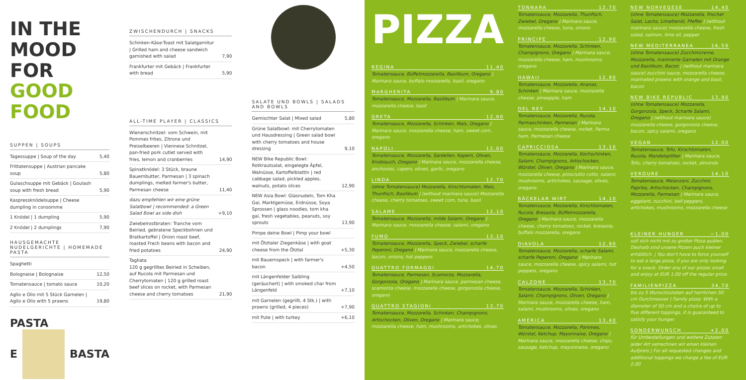IN THE MOOD FOR GOOD FOOD
SUPPEN | SOUPS
| Tagessuppe / Soup of the day | 5,40 |
| Frittatensuppe / Austrian pancake soup | 5,80 |
| Gulaschsuppe mit Gebäck / Goulash soup with fresh bread | 5,90 |
| Kaspressknödelsuppe / Cheese dumpling in consomme | |
| 1 Knödel / 1 dumpling | 5,90 |
| 2 Knödel / 2 dumplings | 7,90 |
HAUSGEMACHTE NUDELGERICHTE | HOMEMADE PASTA
| Spaghetti | |
| Bolognaise / Bolognaise | 12,50 |
| Tomatensauce / tomato sauce | 10,20 |
| Aglio e Olio mit 5 Stück Garnelen / Aglio e Olio with 5 prawns | 19,80 |
PASTA
E BASTA
ZWISCHENDURCH | SNACKS
| Schinken-Käse-Toast mit Salatgarnitur / Grilled ham and cheese sandwich garnished with salad | 7,90 |
| Frankfurter mit Gebäck / Frankfurter with bread | 5,90 |
ALL-TIME PLAYER | CLASSICS
| Wienerschnitzel: vom Schwein, mit Pommes frites, Zitrone und Preiselbeeren / Viennese Schnitzel, pan-fried pork cutlet served with fries, lemon and cranberries | 14,90 |
| Spinatknödel: 3 Stück, braune Bauernbutter, Parmesan / 3 spinach dumplings, melted farmer's butter, Parmesan cheese | 11,40 |
| dazu empfehlen wir eine grüne Salatbowl / recommended: a Green Salad Bowl as side dish | +9,10 |
| Zwiebelrostbraten: Tranche vom Beiried, gebratene Speckbohnen und Bratkartoffel / Onion roast beef, roasted Frech beans with bacon and fried potatoes | 24,90 |
| Tagliata 120 g gegrilltes Beiried in Scheiben, auf Rucola mit Parmesan und Cherrytomaten / 120 g grilled roast beef slices on rocket, with Parmesan cheese and cherry tomatoes | 21,90 |
SALATE UND BOWLS | SALADS AND BOWLS
| Gemischter Salat / Mixed salad | 5,80 |
| Grüne Salatbowl: mit Cherrytomaten und Hausdressing / Green salad bowl with cherry tomatoes and house dressing | 9,10 |
| NEW Bike Republic Bowl: Rotkrautsalat, eingelegte Äpfel, Walnüsse, Kartoffelblattln / red cabbage salad, pickled apples, walnuts, potato slices | 12,90 |
| NEW Asia Bowl: Glasnudeln, Tom Kha Gai, Marktgemüse, Erdnüsse, Soya Sprossen / glass noodles, tom kha gai, fresh vegetables, peanuts, soy sprouts | 13,90 |
| Pimpe deine Bowl / Pimp your bowl | |
| mit Ötztaler Ziegenkäse / with goat cheese from the Ötztal | +5,30 |
| mit Bauernspeck / with farmer's bacon | +4,50 |
| mit Längenfelder Saibling (geräuchert) / with smoked char from Längenfeld | +7,10 |
| mit Garnelen (gegrillt, 4 Stk.) / with prawns (grilled, 4 pieces) | +7,90 |
| mit Pute / with turkey | +6,10 |
PIZZA
REGINA 11,40
Tomatensauce, Büffelmozzarella, Basilikum, Oregano | Marinara sauce, buffalo mozzarella, basil, oregano
MARGHERITA 9,80
Tomatensauce, Mozzarella, Basilikum | Marinara sauce, mozzarella cheese, basil
GRETA 12,60
Tomatensauce, Mozzarella, Schinken, Mais, Oregano | Marinara sauce, mozzarella cheese, ham, sweet corn, oregano
NAPOLI 12,60
Tomatensauce, Mozzarella, Sardellen, Kapern, Oliven, Knoblauch, Oregano | Marinara sauce, mozzarella cheese, anchovies, capers, olives, garlic, oregano
LINDA 12,70
(ohne Tomatensauce) Mozzarella, Kirschtomaten, Mais, Thunfisch, Basilikum | (without marinara sauce) Mozzarella cheese, cherry tomatoes, sweet corn, tuna, basil
SALAME 12,10
Tomatensauce, Mozzarella, milde Salami, Oregano | Marinara sauce, mozzarella cheese, salami, oregano
FUMO 13,10
Tomatensauce, Mozzarella, Speck, Zwiebel, scharfe Peperoni, Oregano | Marinara sauce, mozzarella cheese, bacon, onions, hot peppers
QUATTRO FORMAGGI 14,70
Tomatensauce, Parmesan, Scamorza, Mozzarella, Gorgonzola, Oregano | Marinara sauce, parmesan cheese, scamorza cheese, mozzarella cheese, gorgonzola cheese, oregano
QUATTRO STAGIONI 13,70
Tomatensauce, Mozzarella, Schinken, Champignons, Artischocken, Oliven, Oregano | Marinara sauce, mozzarella cheese, ham, mushrooms, artichokes, olives
TONNARA 12,70
Tomatensauce, Mozzarella, Thunfisch, Zwiebel, Oregano | Marinara sauce, mozzarella cheese, tuna, onions
PRINCIPE 12,90
Tomatensauce, Mozzarella, Schinken, Champignons, Oregano | Marinara sauce, mozzarella cheese, ham, mushrooms, oregano
HAWAII 12,90
Tomatensauce, Mozzarella, Ananas, Schinken | Marinara sauce, mozzarella cheese, pineapple, ham
DEL REY 14,10
Tomatensauce, Mozzarella, Rucola, Parmaschinken, Parmesan | Marinara sauce, mozzarella cheese, rocket, Parma ham, Parmesan cheese
CAPRICCIOSA 13,10
Tomatensauce, Mozzarella, Kochschinken, Salami, Champignons, Artischocken, Würstel, Oliven, Oregano | Marinara sauce, mozzarella cheese, prosciutto cotto, salami, mushrooms, artichokes, sausage, olives, oregano
BÄCKELAR WIRT 14,10
Tomatensauce, Mozzarella, Kirschtomaten, Rucola, Bresaola, Büffelmozzarella, Oregano | Marinara sauce, mozzarella cheese, cherry tomatoes, rocket, bresaola, buffalo mozzarella, oregano
DIAVOLA 12,90
Tomatensauce, Mozzarella, scharfe Salami, scharfe Peperoni, Oregano | Marinara sauce, mozzarella cheese, spicy salami, hot peppers, oregano
CALZONE 13,70
Tomatensauce, Mozzarella, Schinken, Salami, Champignons, Oliven, Oregano | Marinara sauce, mozzarella cheese, ham, salami, mushrooms, olives, oregano
AMERICA 13,40
Tomatensauce, Mozzarella, Pommes, Würstel, Ketchup, Mayonnaise, Oregano | Marinara sauce, mozzarella cheese, chips, sausage, ketchup, mayonnaise, oregano
NEW NORVEGESE 14,40
(ohne Tomatensauce) Mozzarella, frischer Salat, Lachs, Limettenöl, Pfeffer | (without marinara sauce) mozzarella cheese, fresh salad, salmon, lime oil, pepper
NEW MEDITERRANEA 16,50
(ohne Tomatensauce) Zucchinicreme, Mozzarella, marinierte Garnelen mit Orange und Basilikum, Bacon | (without marinara sauce) zucchini sauce, mozzarella cheese, marinated prawns with orange and basil, bacon
NEW BIKE REPUBLIC 13,90
(ohne Tomatensauce) Mozzarella, Gorgonzola, Speck, Scharfe Salami, Oregano | (without marinara sauce) mozzarella cheese, gorgonzola cheese, bacon, spicy salami, oregano
VEGAN 12,00
Tomatensauce, Tofu, Kirschtomaten, Rucola, Mandelsplitter | Marinara sauce, Tofu, cherry tomatoes, rocket, almonds
VERDURE 14,10
Tomatensauce, Melanzani, Zucchini, Paprika, Artischocken, Champignons, Mozzarella, Parmesan | Marinara sauce, eggplant, zucchini, bell peppers, artichokes, mushrooms, mozzarella cheese
KLEINER HUNGER −1,00
soll sich nicht mit zu großer Pizza quälen. Deshalb sind unsere Pizzen auch kleiner erhältlich. | You don't have to force yourself to eat a large pizza, if you are only looking for a snack. Order any of our pizzas small and enjoy at EUR 1.00 off the regular price.
FAMILIENPIZZA 34,70
bis zu 5 Wunschzutaten auf herrlichen 50 cm Durchmesser | Family pizza: With a diameter of 50 cm and a choice of up to five different toppings, it is guaranteed to satisfy your hunger.
SONDERWUNSCH +2,00
für Umbestellungen und weitere Zutaten jeder Art verrechnen wir einen kleinen Aufpreis | For all requested changes and additional toppings we charge a fee of EUR 2,00